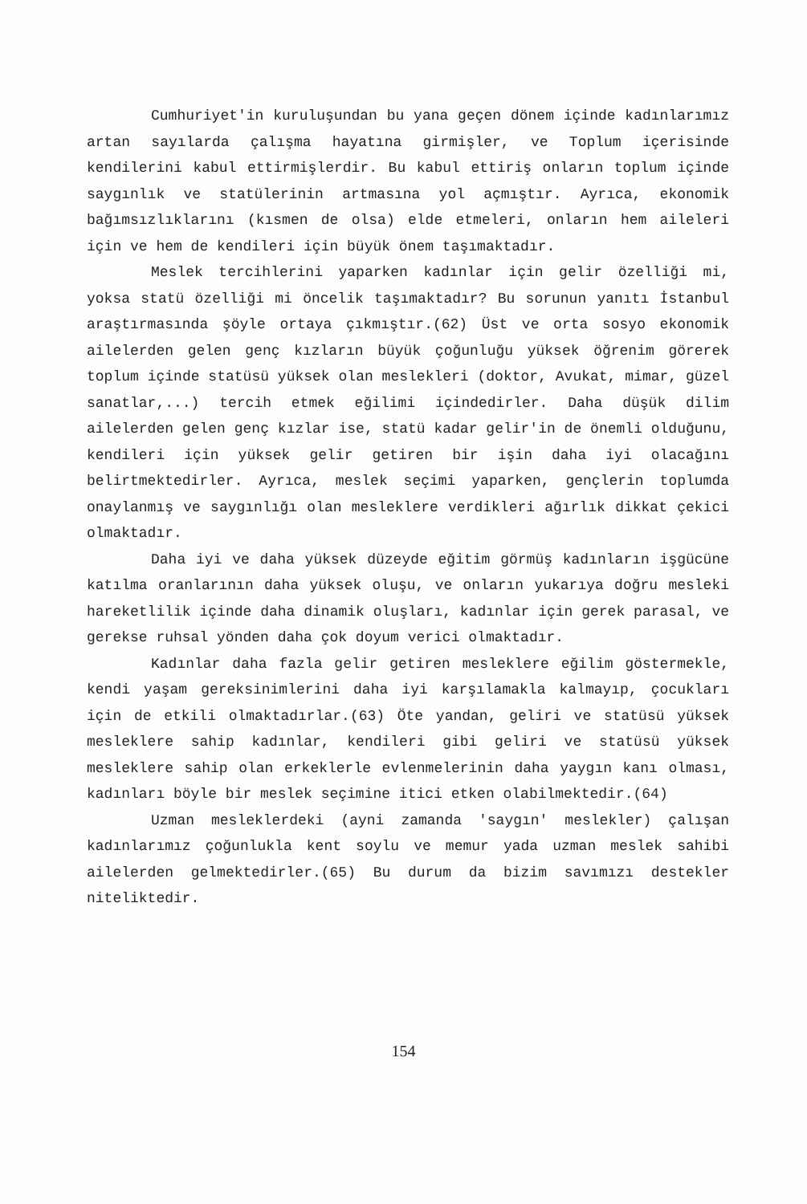Cumhuriyet'in kuruluşundan bu yana geçen dönem içinde kadınlarımız artan sayılarda çalışma hayatına girmişler, ve Toplum içerisinde kendilerini kabul ettirmişlerdir. Bu kabul ettiriş onların toplum içinde saygınlık ve statülerinin artmasına yol açmıştır. Ayrıca, ekonomik bağımsızlıklarını (kısmen de olsa) elde etmeleri, onların hem aileleri için ve hem de kendileri için büyük önem taşımaktadır.
Meslek tercihlerini yaparken kadınlar için gelir özelliği mi, yoksa statü özelliği mi öncelik taşımaktadır? Bu sorunun yanıtı İstanbul araştırmasında şöyle ortaya çıkmıştır.(62) Üst ve orta sosyo ekonomik ailelerden gelen genç kızların büyük çoğunluğu yüksek öğrenim görerek toplum içinde statüsü yüksek olan meslekleri (doktor, Avukat, mimar, güzel sanatlar,...) tercih etmek eğilimi içindedirler. Daha düşük dilim ailelerden gelen genç kızlar ise, statü kadar gelir'in de önemli olduğunu, kendileri için yüksek gelir getiren bir işin daha iyi olacağını belirtmektedirler. Ayrıca, meslek seçimi yaparken, gençlerin toplumda onaylanmış ve saygınlığı olan mesleklere verdikleri ağırlık dikkat çekici olmaktadır.
Daha iyi ve daha yüksek düzeyde eğitim görmüş kadınların işgücüne katılma oranlarının daha yüksek oluşu, ve onların yukarıya doğru mesleki hareketlilik içinde daha dinamik oluşları, kadınlar için gerek parasal, ve gerekse ruhsal yönden daha çok doyum verici olmaktadır.
Kadınlar daha fazla gelir getiren mesleklere eğilim göstermekle, kendi yaşam gereksinimlerini daha iyi karşılamakla kalmayıp, çocukları için de etkili olmaktadırlar.(63) Öte yandan, geliri ve statüsü yüksek mesleklere sahip kadınlar, kendileri gibi geliri ve statüsü yüksek mesleklere sahip olan erkeklerle evlenmelerinin daha yaygın kanı olması, kadınları böyle bir meslek seçimine itici etken olabilmektedir.(64)
Uzman mesleklerdeki (ayni zamanda 'saygın' meslekler) çalışan kadınlarımız çoğunlukla kent soylu ve memur yada uzman meslek sahibi ailelerden gelmektedirler.(65) Bu durum da bizim savımızı destekler niteliktedir.
154